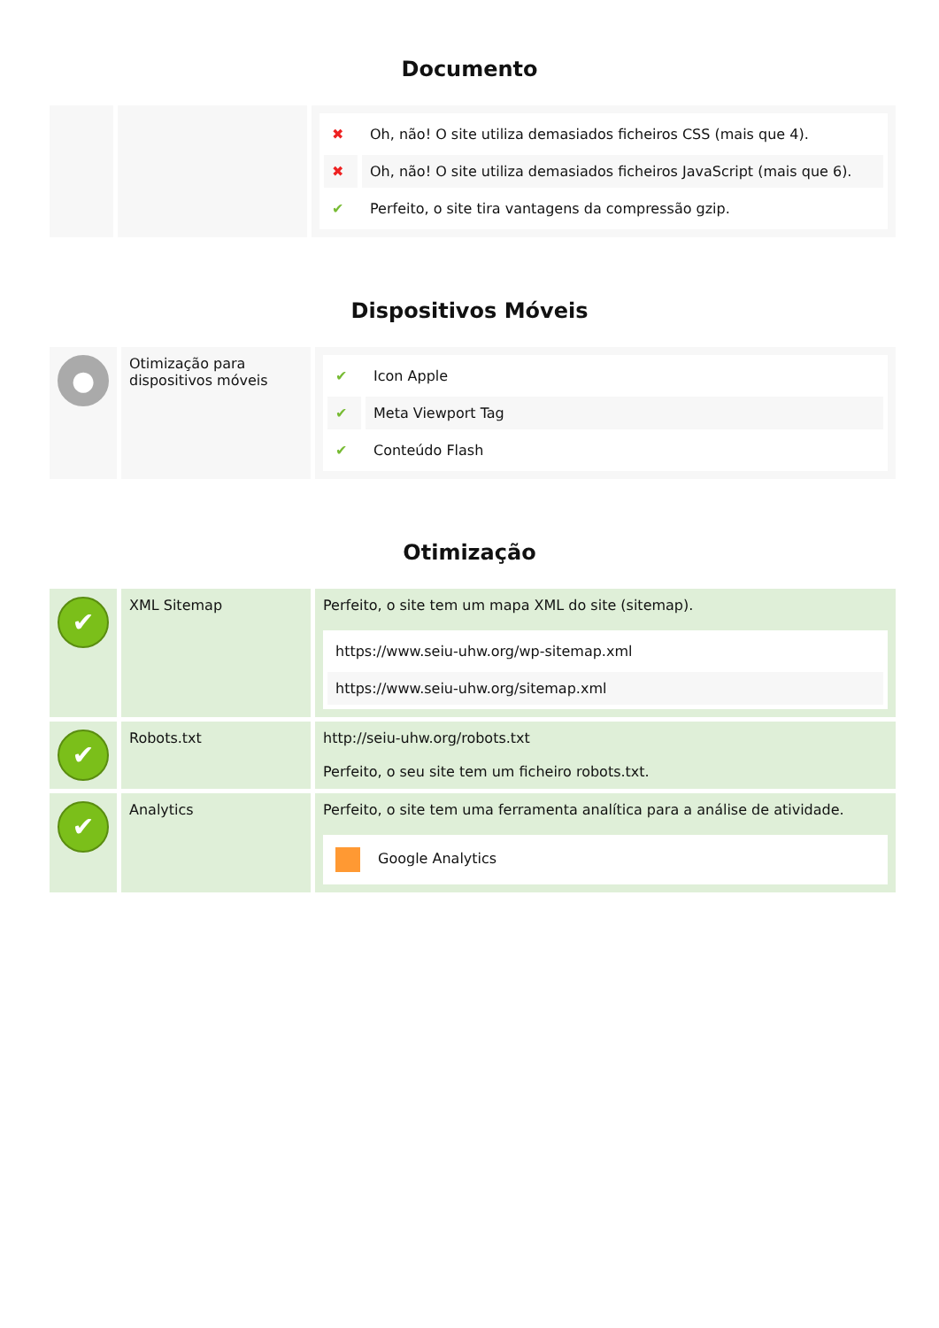Documento
| | | / ✖ / Oh, não! O site utiliza demasiados ficheiros CSS (mais que 4). / / ✖ / Oh, não! O site utiliza demasiados ficheiros JavaScript (mais que 6). / / ✔ / Perfeito, o site tira vantagens da compressão gzip. / |
Dispositivos Móveis
| ● | Otimização para dispositivos móveis | / ✔ / Icon Apple / / ✔ / Meta Viewport Tag / / ✔ / Conteúdo Flash / |
Otimização
| ✔ | XML Sitemap | Perfeito, o site tem um mapa XML do site (sitemap). / https://www.seiu-uhw.org/wp-sitemap.xml / / https://www.seiu-uhw.org/sitemap.xml / |
| ✔ | Robots.txt | http://seiu-uhw.org/robots.txt Perfeito, o seu site tem um ficheiro robots.txt. |
| ✔ | Analytics | Perfeito, o site tem uma ferramenta analítica para a análise de atividade. / Google Analytics / |